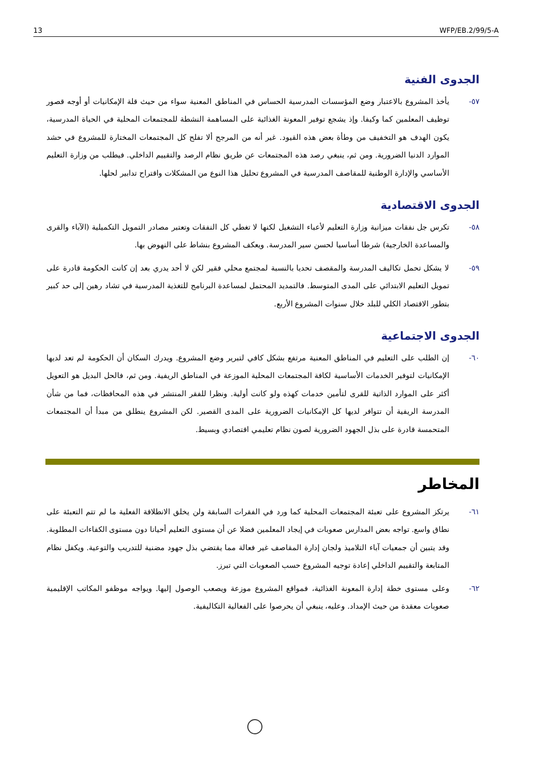13 WFP/EB.2/99/5-A
الجدوى الفنية
٥٧- يأخذ المشروع بالاعتبار وضع المؤسسات المدرسية الحساس في المناطق المعنية سواء من حيث قلة الإمكانيات أو أوجه قصور توظيف المعلمين كما وكيفا. وإذ يشجع توفير المعونة الغذائية على المساهمة النشطة للمجتمعات المحلية في الحياة المدرسية، يكون الهدف هو التخفيف من وطأة بعض هذه القيود. غير أنه من المرجح ألا تفلح كل المجتمعات المختارة للمشروع في حشد الموارد الدنيا الضرورية. ومن ثم، ينبغي رصد هذه المجتمعات عن طريق نظام الرصد والتقييم الداخلي. فيطلب من وزارة التعليم الأساسي والإدارة الوطنية للمقاصف المدرسية في المشروع تحليل هذا النوع من المشكلات واقتراح تدابير لحلها.
الجدوى الاقتصادية
٥٨- تكرس جل نفقات ميزانية وزارة التعليم لأعباء التشغيل لكنها لا تغطي كل النفقات وتعتبر مصادر التمويل التكميلية (الآباء والقرى والمساعدة الخارجية) شرطا أساسيا لحسن سير المدرسة. ويعكف المشروع بنشاط على النهوض بها.
٥٩- لا يشكل تحمل تكاليف المدرسة والمقصف تحديا بالنسبة لمجتمع محلي فقير لكن لا أحد يدري بعد إن كانت الحكومة قادرة على تمويل التعليم الابتدائي على المدى المتوسط. فالتمديد المحتمل لمساعدة البرنامج للتغذية المدرسية في تشاد رهين إلى حد كبير بتطور الاقتصاد الكلي للبلد خلال سنوات المشروع الأربع.
الجدوى الاجتماعية
٦٠- إن الطلب على التعليم في المناطق المعنية مرتفع بشكل كافي لتبرير وضع المشروع. ويدرك السكان أن الحكومة لم تعد لديها الإمكانيات لتوفير الخدمات الأساسية لكافة المجتمعات المحلية الموزعة في المناطق الريفية. ومن ثم، فالحل البديل هو التعويل أكثر على الموارد الذاتية للقرى لتأمين خدمات كهذه ولو كانت أولية. ونظرا للفقر المنتشر في هذه المحافظات، فما من شأن المدرسة الريفية أن تتوافر لديها كل الإمكانيات الضرورية على المدى القصير. لكن المشروع ينطلق من مبدأ أن المجتمعات المتحمسة قادرة على بذل الجهود الضرورية لصون نظام تعليمي اقتصادي وبسيط.
المخاطر
٦١- يرتكز المشروع على تعبئة المجتمعات المحلية كما ورد في الفقرات السابقة ولن يخلق الانطلاقة الفعلية ما لم تتم التعبئة على نطاق واسع. تواجه بعض المدارس صعوبات في إيجاد المعلمين فضلا عن أن مستوى التعليم أحيانا دون مستوى الكفاءات المطلوبة. وقد يتبين أن جمعيات آباء التلاميذ ولجان إدارة المقاصف غير فعالة مما يقتضي بذل جهود مضنية للتدريب والتوعية. ويكفل نظام المتابعة والتقييم الداخلي إعادة توجيه المشروع حسب الصعوبات التي تبرز.
٦٢- وعلى مستوى خطة إدارة المعونة الغذائية، فمواقع المشروع موزعة ويصعب الوصول إليها. ويواجه موظفو المكاتب الإقليمية صعوبات معقدة من حيث الإمداد. وعليه، ينبغي أن يحرصوا على الفعالية التكاليفية.